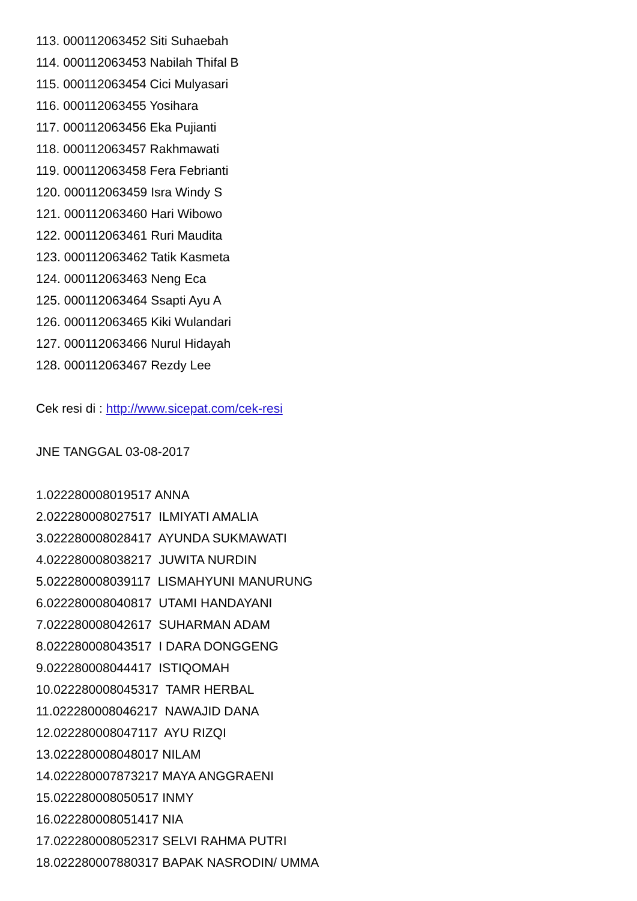113. 000112063452 Siti Suhaebah
114. 000112063453 Nabilah Thifal B
115. 000112063454 Cici Mulyasari
116. 000112063455 Yosihara
117. 000112063456 Eka Pujianti
118. 000112063457 Rakhmawati
119. 000112063458 Fera Febrianti
120. 000112063459 Isra Windy S
121. 000112063460 Hari Wibowo
122. 000112063461 Ruri Maudita
123. 000112063462 Tatik Kasmeta
124. 000112063463 Neng Eca
125. 000112063464 Ssapti Ayu A
126. 000112063465 Kiki Wulandari
127. 000112063466 Nurul Hidayah
128. 000112063467 Rezdy Lee
Cek resi di : http://www.sicepat.com/cek-resi
JNE TANGGAL 03-08-2017
1.022280008019517 ANNA
2.022280008027517 ILMIYATI AMALIA
3.022280008028417 AYUNDA SUKMAWATI
4.022280008038217 JUWITA NURDIN
5.022280008039117 LISMAHYUNI MANURUNG
6.022280008040817 UTAMI HANDAYANI
7.022280008042617 SUHARMAN ADAM
8.022280008043517 I DARA DONGGENG
9.022280008044417 ISTIQOMAH
10.022280008045317 TAMR HERBAL
11.022280008046217 NAWAJID DANA
12.022280008047117 AYU RIZQI
13.022280008048017 NILAM
14.022280007873217 MAYA ANGGRAENI
15.022280008050517 INMY
16.022280008051417 NIA
17.022280008052317 SELVI RAHMA PUTRI
18.022280007880317 BAPAK NASRODIN/ UMMA